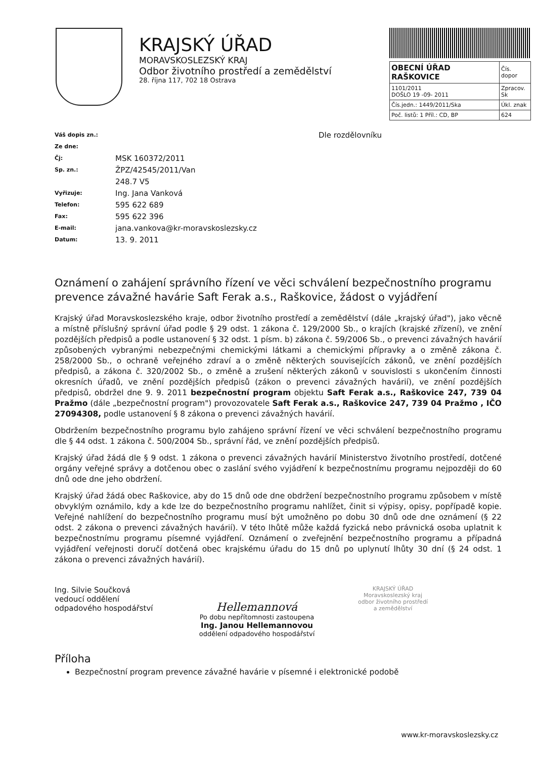KRAJSKÝ ÚŘAD
MORAVSKOSLEZSKÝ KRAJ
Odbor životního prostředí a zemědělství
28. října 117, 702 18 Ostrava
| OBECNÍ ÚŘAD RAŠKOVICE | Čís. dopor |
| 1101/2011 DOŠLO 19 -09- 2011 | Zpracov. Sk |
| Čís.jedn.: 1449/2011/Ska | Úkl. znak |
| Poč. listů: 1 Příl.: CD, BP | 624 |
Dle rozdělovníku
| Váš dopis zn.: | |
| Ze dne: | |
| Čj: | MSK 160372/2011 |
| Sp. zn.: | ŽPZ/42545/2011/Van |
| | 248.7 V5 |
| Vyřizuje: | Ing. Jana Vanková |
| Telefon: | 595 622 689 |
| Fax: | 595 622 396 |
| E-mail: | jana.vankova@kr-moravskoslezsky.cz |
| Datum: | 13. 9. 2011 |
Oznámení o zahájení správního řízení ve věci schválení bezpečnostního programu prevence závažné havárie Saft Ferak a.s., Raškovice, žádost o vyjádření
Krajský úřad Moravskoslezského kraje, odbor životního prostředí a zemědělství (dále „krajský úřad"), jako věcně a místně příslušný správní úřad podle § 29 odst. 1 zákona č. 129/2000 Sb., o krajích (krajské zřízení), ve znění pozdějších předpisů a podle ustanovení § 32 odst. 1 písm. b) zákona č. 59/2006 Sb., o prevenci závažných havárií způsobených vybranými nebezpečnými chemickými látkami a chemickými přípravky a o změně zákona č. 258/2000 Sb., o ochraně veřejného zdraví a o změně některých souvisejících zákonů, ve znění pozdějších předpisů, a zákona č. 320/2002 Sb., o změně a zrušení některých zákonů v souvislosti s ukončením činnosti okresních úřadů, ve znění pozdějších předpisů (zákon o prevenci závažných havárií), ve znění pozdějších předpisů, obdržel dne 9. 9. 2011 bezpečnostní program objektu Saft Ferak a.s., Raškovice 247, 739 04 Pražmo (dále „bezpečnostní program") provozovatele Saft Ferak a.s., Raškovice 247, 739 04 Pražmo , IČO 27094308, podle ustanovení § 8 zákona o prevenci závažných havárií.
Obdržením bezpečnostního programu bylo zahájeno správní řízení ve věci schválení bezpečnostního programu dle § 44 odst. 1 zákona č. 500/2004 Sb., správní řád, ve znění pozdějších předpisů.
Krajský úřad žádá dle § 9 odst. 1 zákona o prevenci závažných havárií Ministerstvo životního prostředí, dotčené orgány veřejné správy a dotčenou obec o zaslání svého vyjádření k bezpečnostnímu programu nejpozději do 60 dnů ode dne jeho obdržení.
Krajský úřad žádá obec Raškovice, aby do 15 dnů ode dne obdržení bezpečnostního programu způsobem v místě obvyklým oznámilo, kdy a kde lze do bezpečnostního programu nahlížet, činit si výpisy, opisy, popřípadě kopie. Veřejné nahlížení do bezpečnostního programu musí být umožněno po dobu 30 dnů ode dne oznámení (§ 22 odst. 2 zákona o prevenci závažných havárií). V této lhůtě může každá fyzická nebo právnická osoba uplatnit k bezpečnostnímu programu písemné vyjádření. Oznámení o zveřejnění bezpečnostního programu a případná vyjádření veřejnosti doručí dotčená obec krajskému úřadu do 15 dnů po uplynutí lhůty 30 dní (§ 24 odst. 1 zákona o prevenci závažných havárií).
Ing. Silvie Součková
vedoucí oddělení
odpadového hospodářství
Hellemannová
Po dobu nepřítomnosti zastoupena
Ing. Janou Hellemannovou
oddělení odpadového hospodářství
KRAJSKÝ ÚŘAD
Moravskoslezský kraj
odbor životního prostředí
a zemědělství
Příloha
Bezpečnostní program prevence závažné havárie v písemné i elektronické podobě
www.kr-moravskoslezsky.cz